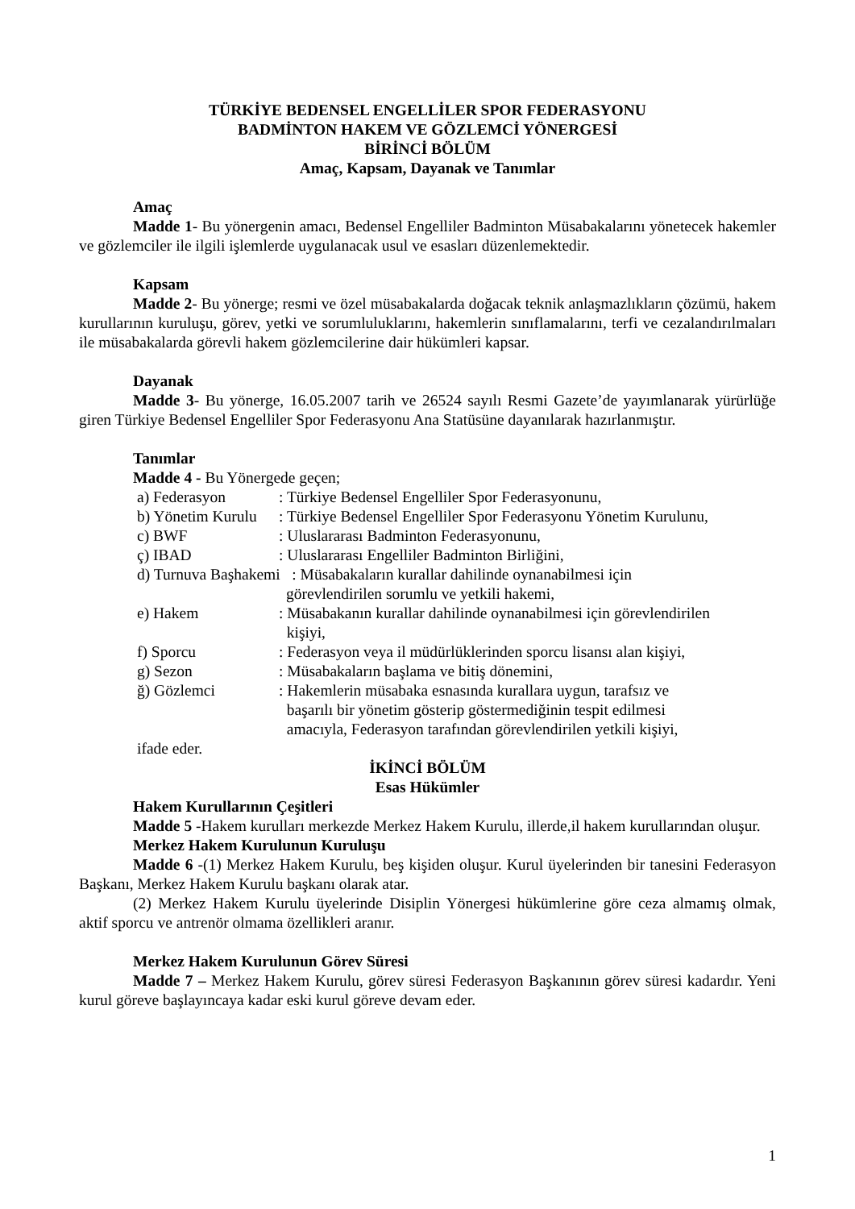TÜRKİYE BEDENSEL ENGELLİLER SPOR FEDERASYONU
BADMİNTON HAKEM VE GÖZLEMCİ YÖNERGESİ
BİRİNCİ BÖLÜM
Amaç, Kapsam, Dayanak ve Tanımlar
Amaç
Madde 1- Bu yönergenin amacı, Bedensel Engelliler Badminton Müsabakalarını yönetecek hakemler ve gözlemciler ile ilgili işlemlerde uygulanacak usul ve esasları düzenlemektedir.
Kapsam
Madde 2- Bu yönerge; resmi ve özel müsabakalarda doğacak teknik anlaşmazlıkların çözümü, hakem kurullarının kuruluşu, görev, yetki ve sorumluluklarını, hakemlerin sınıflamalarını, terfi ve cezalandırılmaları ile müsabakalarda görevli hakem gözlemcilerine dair hükümleri kapsar.
Dayanak
Madde 3- Bu yönerge, 16.05.2007 tarih ve 26524 sayılı Resmi Gazete’de yayımlanarak yürürlüğe giren Türkiye Bedensel Engelliler Spor Federasyonu Ana Statüsüne dayanılarak hazırlanmıştır.
Tanımlar
Madde 4 - Bu Yönergede geçen;
| a) Federasyon | : Türkiye Bedensel Engelliler Spor Federasyonunu, |
| b) Yönetim Kurulu | : Türkiye Bedensel Engelliler Spor Federasyonu Yönetim Kurulunu, |
| c) BWF | : Uluslararası Badminton Federasyonunu, |
| ç) IBAD | : Uluslararası Engelliler Badminton Birliğini, |
| d) Turnuva Başhakemi : Müsabakaların kurallar dahilinde oynanabilmesi için görevlendirilen sorumlu ve yetkili hakemi, | |
| e) Hakem | : Müsabakanın kurallar dahilinde oynanabilmesi için görevlendirilen kişiyi, |
| f) Sporcu | : Federasyon veya il müdürlüklerinden sporcu lisansı alan kişiyi, |
| g) Sezon | : Müsabakaların başlama ve bitiş dönemini, |
| ğ) Gözlemci | : Hakemlerin müsabaka esnasında kurallara uygun, tarafsız ve başarılı bir yönetim gösterip göstermediğinin tespit edilmesi amacıyla, Federasyon tarafından görevlendirilen yetkili kişiyi, |
ifade eder.
İKİNCİ BÖLÜM
Esas Hükümler
Hakem Kurullarının Çeşitleri
Madde 5 -Hakem kurulları merkezde Merkez Hakem Kurulu, illerde,il hakem kurullarından oluşur.
Merkez Hakem Kurulunun Kuruluşu
Madde 6 -(1) Merkez Hakem Kurulu, beş kişiden oluşur. Kurul üyelerinden bir tanesini Federasyon Başkanı, Merkez Hakem Kurulu başkanı olarak atar.
(2) Merkez Hakem Kurulu üyelerinde Disiplin Yönergesi hükümlerine göre ceza almamış olmak, aktif sporcu ve antrenör olmama özellikleri aranır.
Merkez Hakem Kurulunun Görev Süresi
Madde 7 – Merkez Hakem Kurulu, görev süresi Federasyon Başkanının görev süresi kadardır. Yeni kurul göreve başlayıncaya kadar eski kurul göreve devam eder.
1